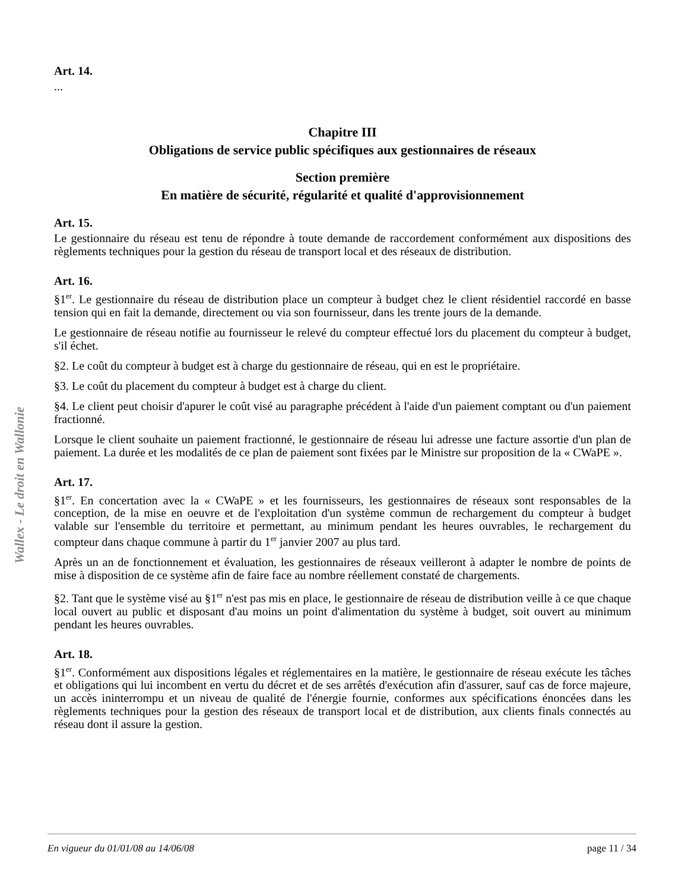Art. 14.
...
Chapitre III
Obligations de service public spécifiques aux gestionnaires de réseaux
Section première
En matière de sécurité, régularité et qualité d'approvisionnement
Art. 15.
Le gestionnaire du réseau est tenu de répondre à toute demande de raccordement conformément aux dispositions des règlements techniques pour la gestion du réseau de transport local et des réseaux de distribution.
Art. 16.
§1<sup>er</sup>. Le gestionnaire du réseau de distribution place un compteur à budget chez le client résidentiel raccordé en basse tension qui en fait la demande, directement ou via son fournisseur, dans les trente jours de la demande.
Le gestionnaire de réseau notifie au fournisseur le relevé du compteur effectué lors du placement du compteur à budget, s'il échet.
§2. Le coût du compteur à budget est à charge du gestionnaire de réseau, qui en est le propriétaire.
§3. Le coût du placement du compteur à budget est à charge du client.
§4. Le client peut choisir d'apurer le coût visé au paragraphe précédent à l'aide d'un paiement comptant ou d'un paiement fractionné.
Lorsque le client souhaite un paiement fractionné, le gestionnaire de réseau lui adresse une facture assortie d'un plan de paiement. La durée et les modalités de ce plan de paiement sont fixées par le Ministre sur proposition de la « CWaPE ».
Art. 17.
§1<sup>er</sup>. En concertation avec la « CWaPE » et les fournisseurs, les gestionnaires de réseaux sont responsables de la conception, de la mise en oeuvre et de l'exploitation d'un système commun de rechargement du compteur à budget valable sur l'ensemble du territoire et permettant, au minimum pendant les heures ouvrables, le rechargement du compteur dans chaque commune à partir du 1<sup>er</sup> janvier 2007 au plus tard.
Après un an de fonctionnement et évaluation, les gestionnaires de réseaux veilleront à adapter le nombre de points de mise à disposition de ce système afin de faire face au nombre réellement constaté de chargements.
§2. Tant que le système visé au §1<sup>er</sup> n'est pas mis en place, le gestionnaire de réseau de distribution veille à ce que chaque local ouvert au public et disposant d'au moins un point d'alimentation du système à budget, soit ouvert au minimum pendant les heures ouvrables.
Art. 18.
§1<sup>er</sup>. Conformément aux dispositions légales et réglementaires en la matière, le gestionnaire de réseau exécute les tâches et obligations qui lui incombent en vertu du décret et de ses arrêtés d'exécution afin d'assurer, sauf cas de force majeure, un accès ininterrompu et un niveau de qualité de l'énergie fournie, conformes aux spécifications énoncées dans les règlements techniques pour la gestion des réseaux de transport local et de distribution, aux clients finals connectés au réseau dont il assure la gestion.
Wallex - Le droit en Wallonie
En vigueur du 01/01/08 au 14/06/08 page 11 / 34